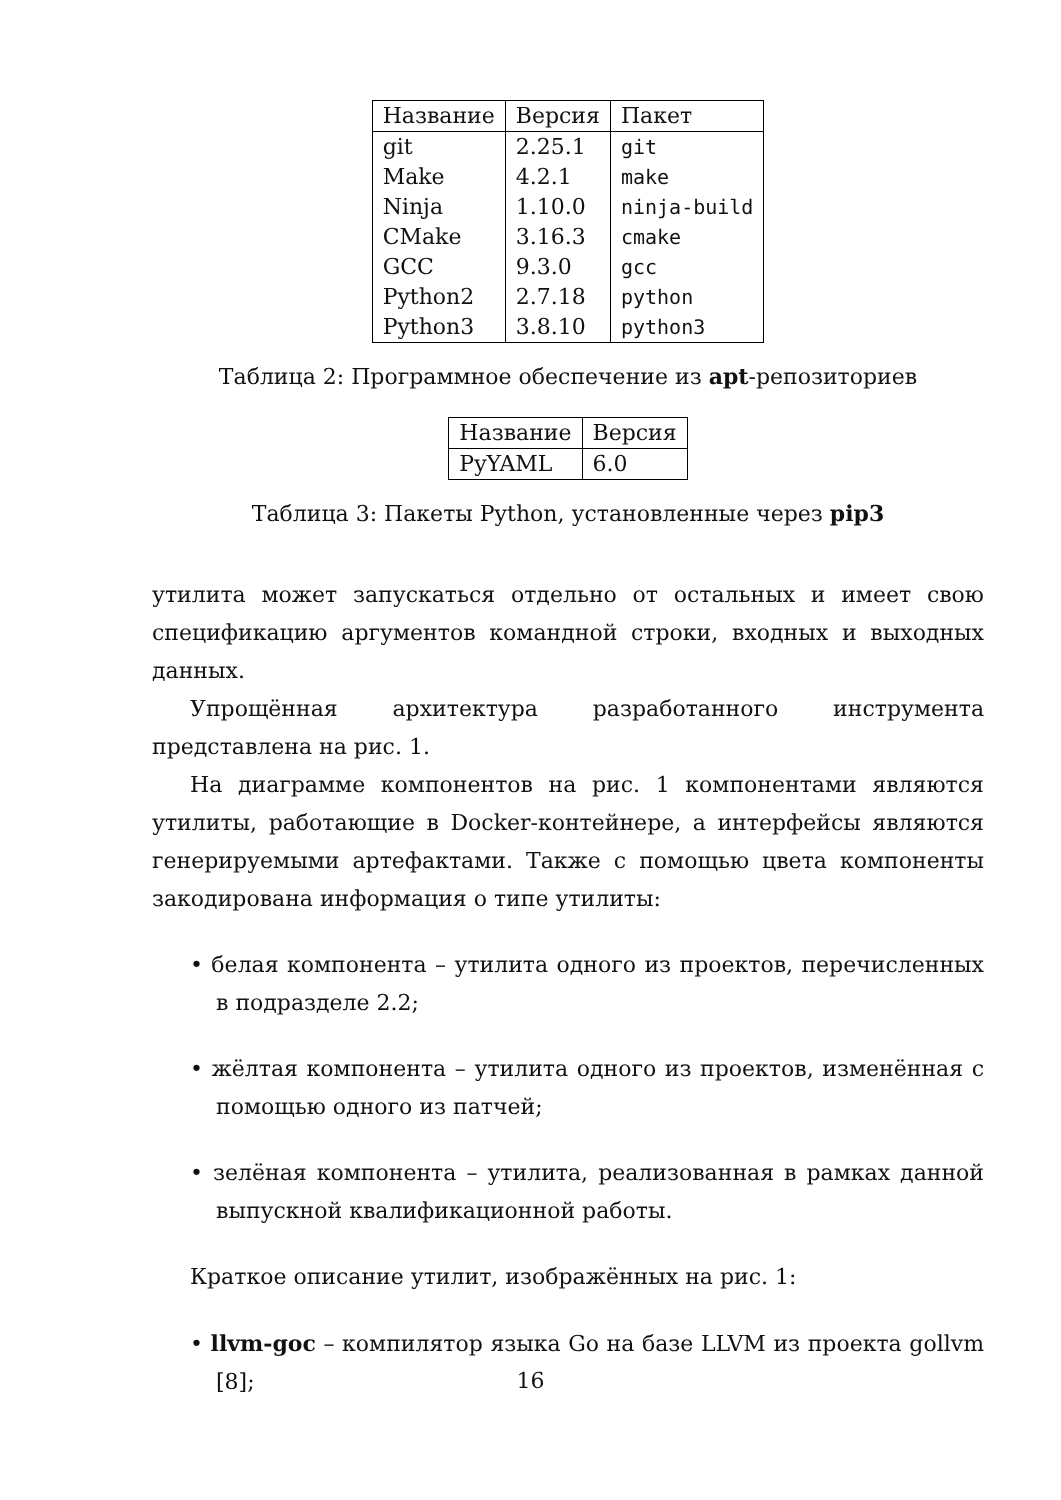| Название | Версия | Пакет |
| --- | --- | --- |
| git | 2.25.1 | git |
| Make | 4.2.1 | make |
| Ninja | 1.10.0 | ninja-build |
| CMake | 3.16.3 | cmake |
| GCC | 9.3.0 | gcc |
| Python2 | 2.7.18 | python |
| Python3 | 3.8.10 | python3 |
Таблица 2: Программное обеспечение из apt-репозиториев
| Название | Версия |
| --- | --- |
| PyYAML | 6.0 |
Таблица 3: Пакеты Python, установленные через pip3
утилита может запускаться отдельно от остальных и имеет свою спецификацию аргументов командной строки, входных и выходных данных.
Упрощённая архитектура разработанного инструмента представлена на рис. 1.
На диаграмме компонентов на рис. 1 компонентами являются утилиты, работающие в Docker-контейнере, а интерфейсы являются генерируемыми артефактами. Также с помощью цвета компоненты закодирована информация о типе утилиты:
• белая компонента – утилита одного из проектов, перечисленных в подразделе 2.2;
• жёлтая компонента – утилита одного из проектов, изменённая с помощью одного из патчей;
• зелёная компонента – утилита, реализованная в рамках данной выпускной квалификационной работы.
Краткое описание утилит, изображённых на рис. 1:
• llvm-goc – компилятор языка Go на базе LLVM из проекта gollvm [8];
16